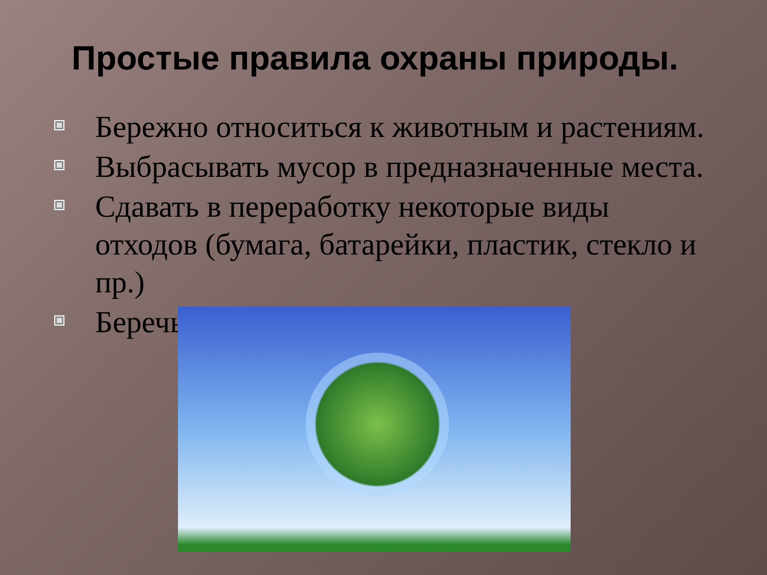Простые правила охраны природы.
Бережно относиться к животным и растениям.
Выбрасывать мусор в предназначенные места.
Сдавать в переработку некоторые виды отходов (бумага, батарейки, пластик, стекло и пр.)
Беречь